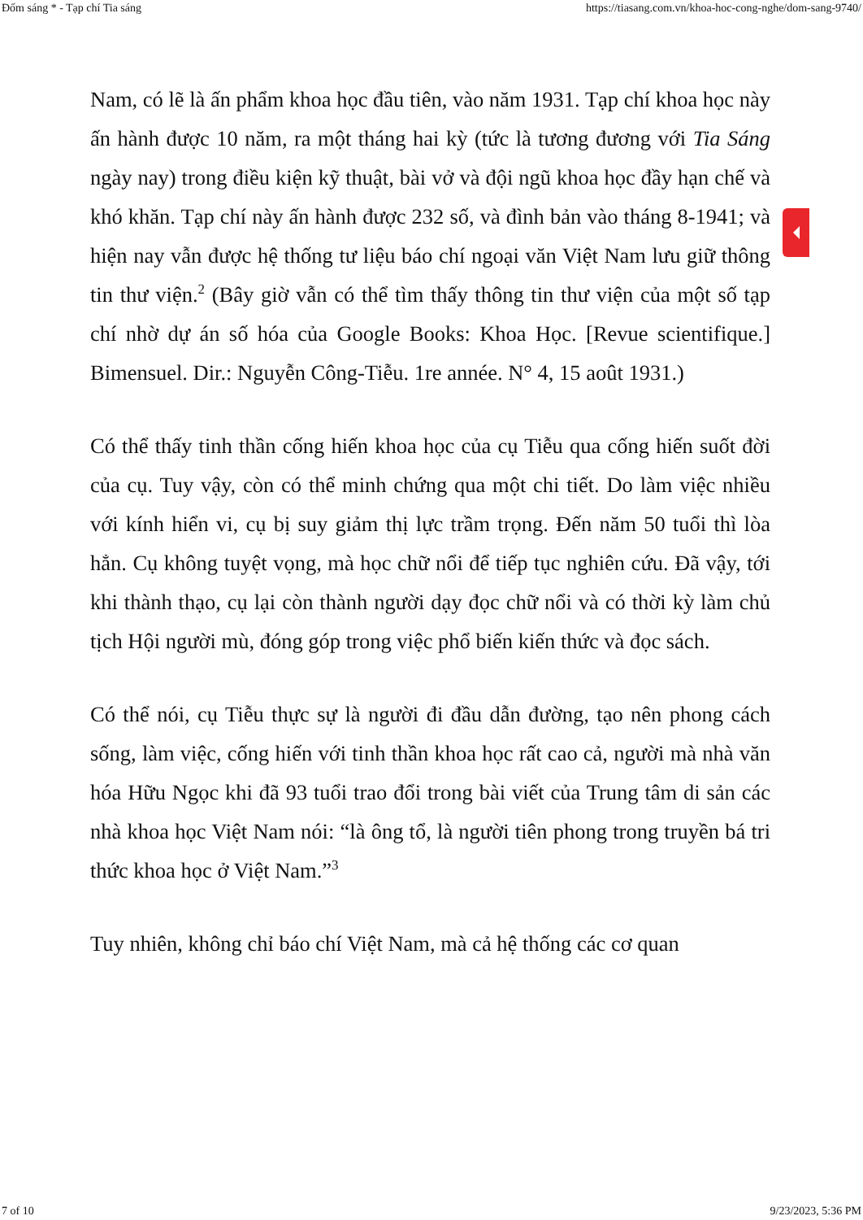Đốm sáng * - Tạp chí Tia sáng https://tiasang.com.vn/khoa-hoc-cong-nghe/dom-sang-9740/
Nam, có lẽ là ấn phẩm khoa học đầu tiên, vào năm 1931. Tạp chí khoa học này ấn hành được 10 năm, ra một tháng hai kỳ (tức là tương đương với Tia Sáng ngày nay) trong điều kiện kỹ thuật, bài vở và đội ngũ khoa học đầy hạn chế và khó khăn. Tạp chí này ấn hành được 232 số, và đình bản vào tháng 8-1941; và hiện nay vẫn được hệ thống tư liệu báo chí ngoại văn Việt Nam lưu giữ thông tin thư viện.<sup>2</sup> (Bây giờ vẫn có thể tìm thấy thông tin thư viện của một số tạp chí nhờ dự án số hóa của Google Books: Khoa Học. [Revue scientifique.] Bimensuel. Dir.: Nguyễn Công-Tiễu. 1re année. N° 4, 15 août 1931.)
Có thể thấy tinh thần cống hiến khoa học của cụ Tiễu qua cống hiến suốt đời của cụ. Tuy vậy, còn có thể minh chứng qua một chi tiết. Do làm việc nhiều với kính hiển vi, cụ bị suy giảm thị lực trầm trọng. Đến năm 50 tuổi thì lòa hẳn. Cụ không tuyệt vọng, mà học chữ nổi để tiếp tục nghiên cứu. Đã vậy, tới khi thành thạo, cụ lại còn thành người dạy đọc chữ nổi và có thời kỳ làm chủ tịch Hội người mù, đóng góp trong việc phổ biến kiến thức và đọc sách.
Có thể nói, cụ Tiễu thực sự là người đi đầu dẫn đường, tạo nên phong cách sống, làm việc, cống hiến với tinh thần khoa học rất cao cả, người mà nhà văn hóa Hữu Ngọc khi đã 93 tuổi trao đổi trong bài viết của Trung tâm di sản các nhà khoa học Việt Nam nói: “là ông tổ, là người tiên phong trong truyền bá tri thức khoa học ở Việt Nam.”<sup>3</sup>
Tuy nhiên, không chỉ báo chí Việt Nam, mà cả hệ thống các cơ quan
7 of 10 9/23/2023, 5:36 PM